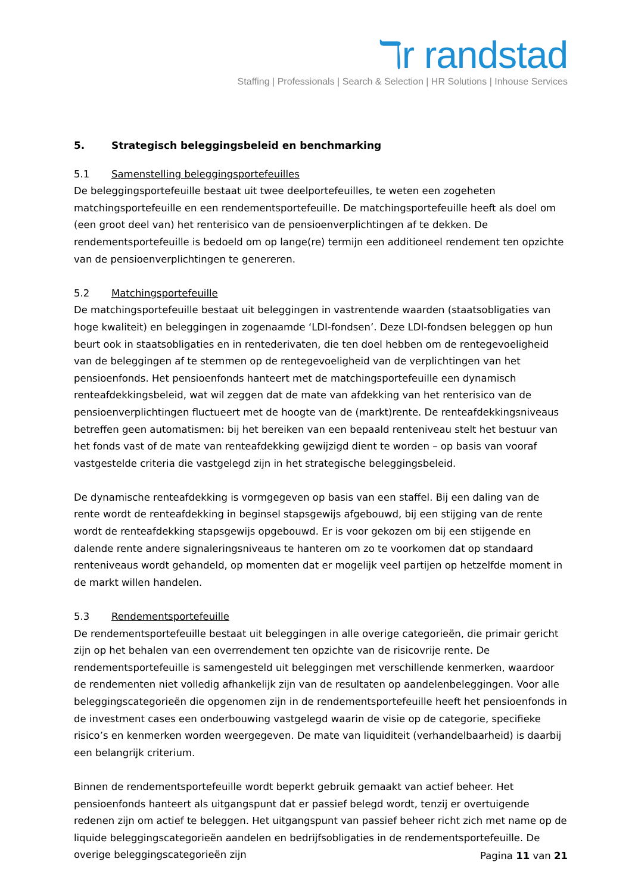ℸr randstad
Staffing | Professionals | Search & Selection | HR Solutions | Inhouse Services
5. Strategisch beleggingsbeleid en benchmarking
5.1 Samenstelling beleggingsportefeuilles
De beleggingsportefeuille bestaat uit twee deelportefeuilles, te weten een zogeheten matchingsportefeuille en een rendementsportefeuille. De matchingsportefeuille heeft als doel om (een groot deel van) het renterisico van de pensioenverplichtingen af te dekken. De rendementsportefeuille is bedoeld om op lange(re) termijn een additioneel rendement ten opzichte van de pensioenverplichtingen te genereren.
5.2 Matchingsportefeuille
De matchingsportefeuille bestaat uit beleggingen in vastrentende waarden (staatsobligaties van hoge kwaliteit) en beleggingen in zogenaamde ‘LDI-fondsen’. Deze LDI-fondsen beleggen op hun beurt ook in staatsobligaties en in rentederivaten, die ten doel hebben om de rentegevoeligheid van de beleggingen af te stemmen op de rentegevoeligheid van de verplichtingen van het pensioenfonds. Het pensioenfonds hanteert met de matchingsportefeuille een dynamisch renteafdekkingsbeleid, wat wil zeggen dat de mate van afdekking van het renterisico van de pensioenverplichtingen fluctueert met de hoogte van de (markt)rente. De renteafdekkingsniveaus betreffen geen automatismen: bij het bereiken van een bepaald renteniveau stelt het bestuur van het fonds vast of de mate van renteafdekking gewijzigd dient te worden – op basis van vooraf vastgestelde criteria die vastgelegd zijn in het strategische beleggingsbeleid.
De dynamische renteafdekking is vormgegeven op basis van een staffel. Bij een daling van de rente wordt de renteafdekking in beginsel stapsgewijs afgebouwd, bij een stijging van de rente wordt de renteafdekking stapsgewijs opgebouwd. Er is voor gekozen om bij een stijgende en dalende rente andere signaleringsniveaus te hanteren om zo te voorkomen dat op standaard renteniveaus wordt gehandeld, op momenten dat er mogelijk veel partijen op hetzelfde moment in de markt willen handelen.
5.3 Rendementsportefeuille
De rendementsportefeuille bestaat uit beleggingen in alle overige categorieën, die primair gericht zijn op het behalen van een overrendement ten opzichte van de risicovrije rente. De rendementsportefeuille is samengesteld uit beleggingen met verschillende kenmerken, waardoor de rendementen niet volledig afhankelijk zijn van de resultaten op aandelenbeleggingen. Voor alle beleggingscategorieën die opgenomen zijn in de rendementsportefeuille heeft het pensioenfonds in de investment cases een onderbouwing vastgelegd waarin de visie op de categorie, specifieke risico’s en kenmerken worden weergegeven. De mate van liquiditeit (verhandelbaarheid) is daarbij een belangrijk criterium.
Binnen de rendementsportefeuille wordt beperkt gebruik gemaakt van actief beheer. Het pensioenfonds hanteert als uitgangspunt dat er passief belegd wordt, tenzij er overtuigende redenen zijn om actief te beleggen. Het uitgangspunt van passief beheer richt zich met name op de liquide beleggingscategorieën aandelen en bedrijfsobligaties in de rendementsportefeuille. De overige beleggingscategorieën zijn
Pagina 11 van 21